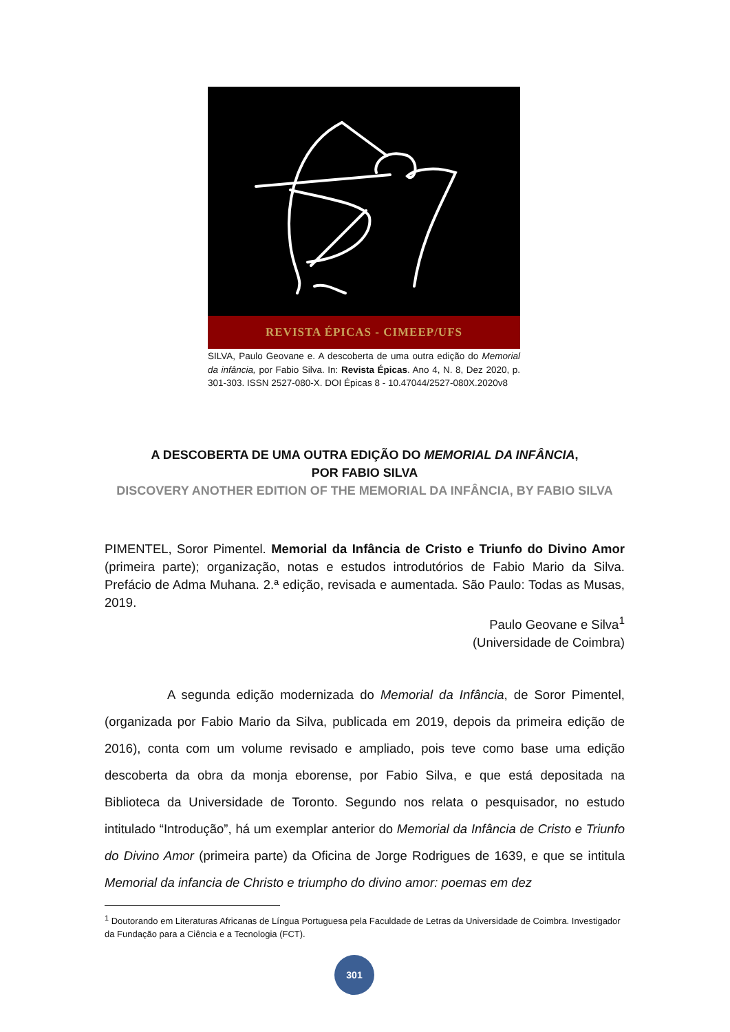REVISTA ÉPICAS - CIMEEP/UFS
SILVA, Paulo Geovane e. A descoberta de uma outra edição do Memorial da infância, por Fabio Silva. In: Revista Épicas. Ano 4, N. 8, Dez 2020, p. 301-303. ISSN 2527-080-X. DOI Épicas 8 - 10.47044/2527-080X.2020v8
A DESCOBERTA DE UMA OUTRA EDIÇÃO DO MEMORIAL DA INFÂNCIA,
POR FABIO SILVA
DISCOVERY ANOTHER EDITION OF THE MEMORIAL DA INFÂNCIA, BY FABIO SILVA
PIMENTEL, Soror Pimentel. Memorial da Infância de Cristo e Triunfo do Divino Amor (primeira parte); organização, notas e estudos introdutórios de Fabio Mario da Silva. Prefácio de Adma Muhana. 2.ª edição, revisada e aumentada. São Paulo: Todas as Musas, 2019.
Paulo Geovane e Silva<sup>1</sup>
(Universidade de Coimbra)
A segunda edição modernizada do Memorial da Infância, de Soror Pimentel, (organizada por Fabio Mario da Silva, publicada em 2019, depois da primeira edição de 2016), conta com um volume revisado e ampliado, pois teve como base uma edição descoberta da obra da monja eborense, por Fabio Silva, e que está depositada na Biblioteca da Universidade de Toronto. Segundo nos relata o pesquisador, no estudo intitulado “Introdução”, há um exemplar anterior do Memorial da Infância de Cristo e Triunfo do Divino Amor (primeira parte) da Oficina de Jorge Rodrigues de 1639, e que se intitula Memorial da infancia de Christo e triumpho do divino amor: poemas em dez
<sup>1</sup> Doutorando em Literaturas Africanas de Língua Portuguesa pela Faculdade de Letras da Universidade de Coimbra. Investigador da Fundação para a Ciência e a Tecnologia (FCT).
301